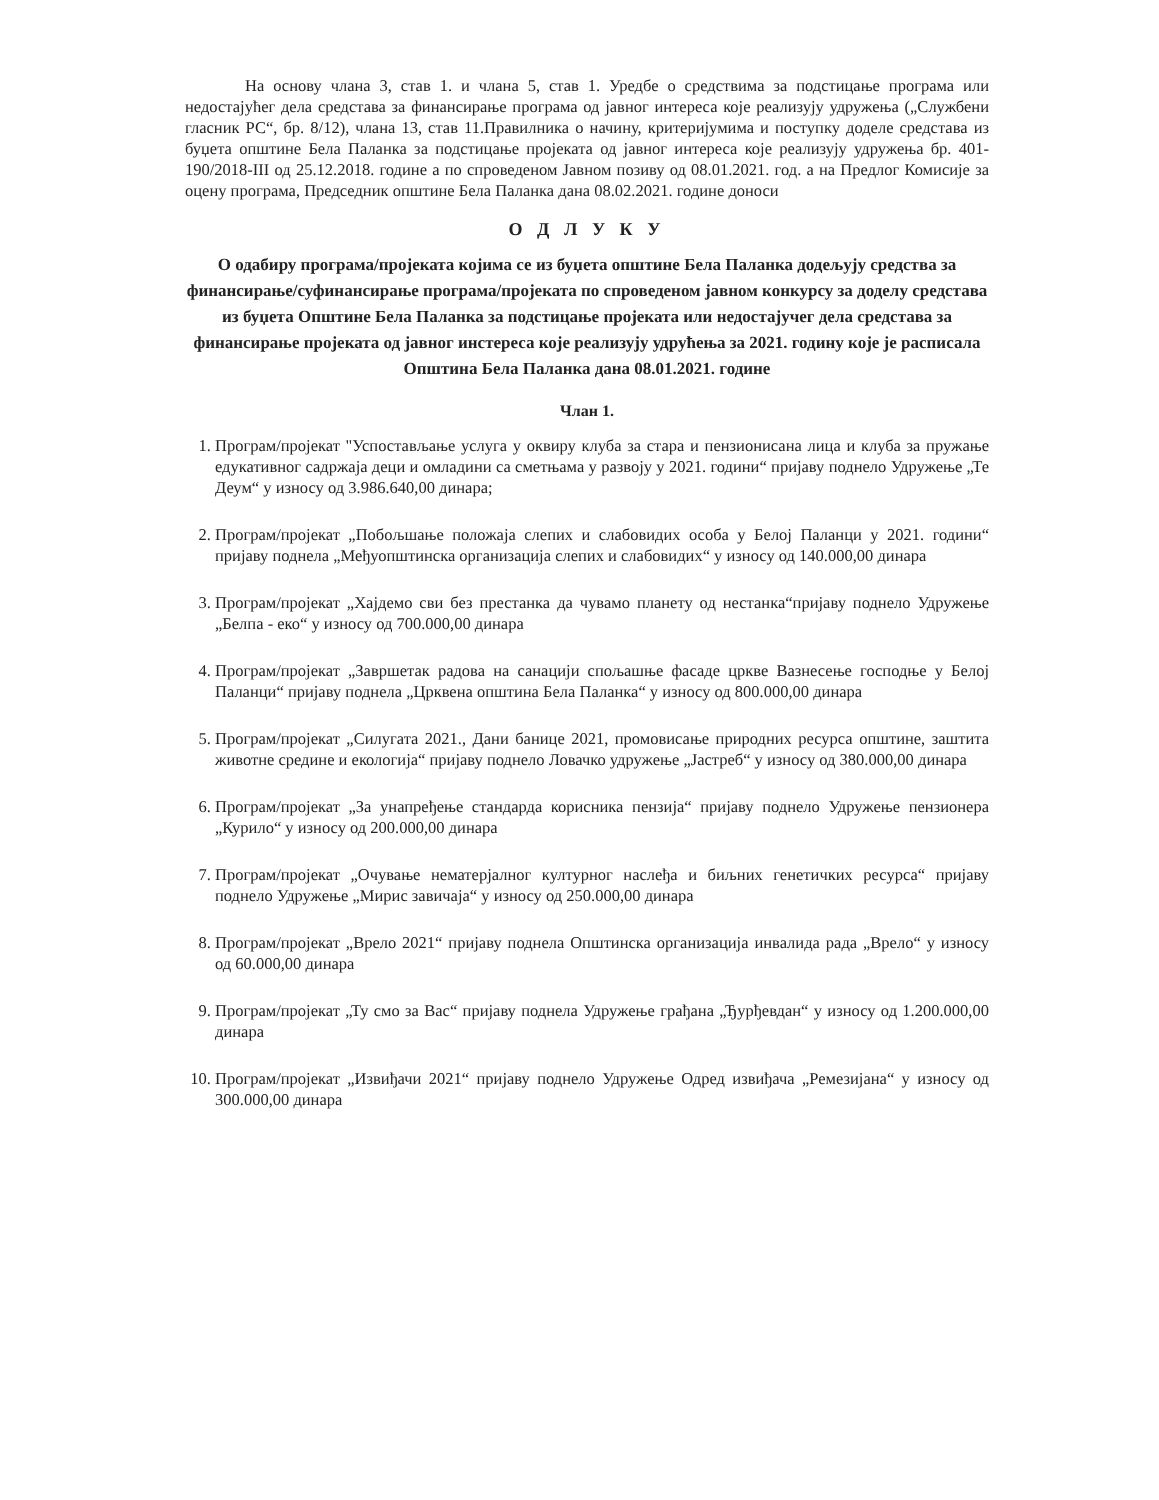На основу члана 3, став 1. и члана 5, став 1. Уредбе о средствима за подстицање програма или недостајућег дела средстава за финансирање програма од јавног интереса које реализују удружења („Службени гласник РС“, бр. 8/12), члана 13, став 11.Правилника о начину, критеријумима и поступку доделе средстава из буџета општине Бела Паланка за подстицање пројеката од јавног интереса које реализују удружења бр. 401-190/2018-III од 25.12.2018. године а по спроведеном Јавном позиву од 08.01.2021. год. а на Предлог Комисије за оцену програма, Председник општине Бела Паланка дана 08.02.2021. године доноси
О Д Л У К У
О одабиру програма/пројеката којима се из буџета општине Бела Паланка додељују средства за финансирање/суфинансирање програма/пројеката по спроведеном јавном конкурсу за доделу средстава из буџета Општине Бела Паланка за подстицање пројеката или недостајучег дела средстава за финансирање пројеката од јавног инстереса које реализују удрућења за 2021. годину које је расписала Општина Бела Паланка дана 08.01.2021. године
Члан 1.
1. Програм/пројекат "Успостављање услуга у оквиру клуба за стара и пензионисана лица и клуба за пружање едукативног садржаја деци и омладини са сметњама у развоју у 2021. години“ пријаву поднело Удружење „Те Деум“ у износу од 3.986.640,00 динара;
2. Програм/пројекат „Побољшање положаја слепих и слабовидих особа у Белој Паланци у 2021. години“ пријаву поднела „Међуопштинска организација слепих и слабовидих“ у износу од 140.000,00 динара
3. Програм/пројекат „Хајдемо сви без престанка да чувамо планету од нестанка“пријаву поднело Удружење „Белпа - еко“ у износу од 700.000,00 динара
4. Програм/пројекат „Завршетак радова на санацији спољашње фасаде цркве Вазнесење господње у Белој Паланци“ пријаву поднела „Црквена општина Бела Паланка“ у износу од 800.000,00 динара
5. Програм/пројекат „Силугата 2021., Дани банице 2021, промовисање природних ресурса општине, заштита животне средине и екологија“ пријаву поднело Ловачко удружење „Јастреб“ у износу од 380.000,00 динара
6. Програм/пројекат „За унапређење стандарда корисника пензија“ пријаву поднело Удружење пензионера „Курило“ у износу од 200.000,00 динара
7. Програм/пројекат „Очување нематерјалног културног наслеђа и биљних генетичких ресурса“ пријаву поднело Удружење „Мирис завичаја“ у износу од 250.000,00 динара
8. Програм/пројекат „Врело 2021“ пријаву поднела Општинска организација инвалида рада „Врело“ у износу од 60.000,00 динара
9. Програм/пројекат „Ту смо за Вас“ пријаву поднела Удружење грађана „Ђурђевдан“ у износу од 1.200.000,00 динара
10. Програм/пројекат „Извиђачи 2021“ пријаву поднело Удружење Одред извиђача „Ремезијана“ у износу од 300.000,00 динара